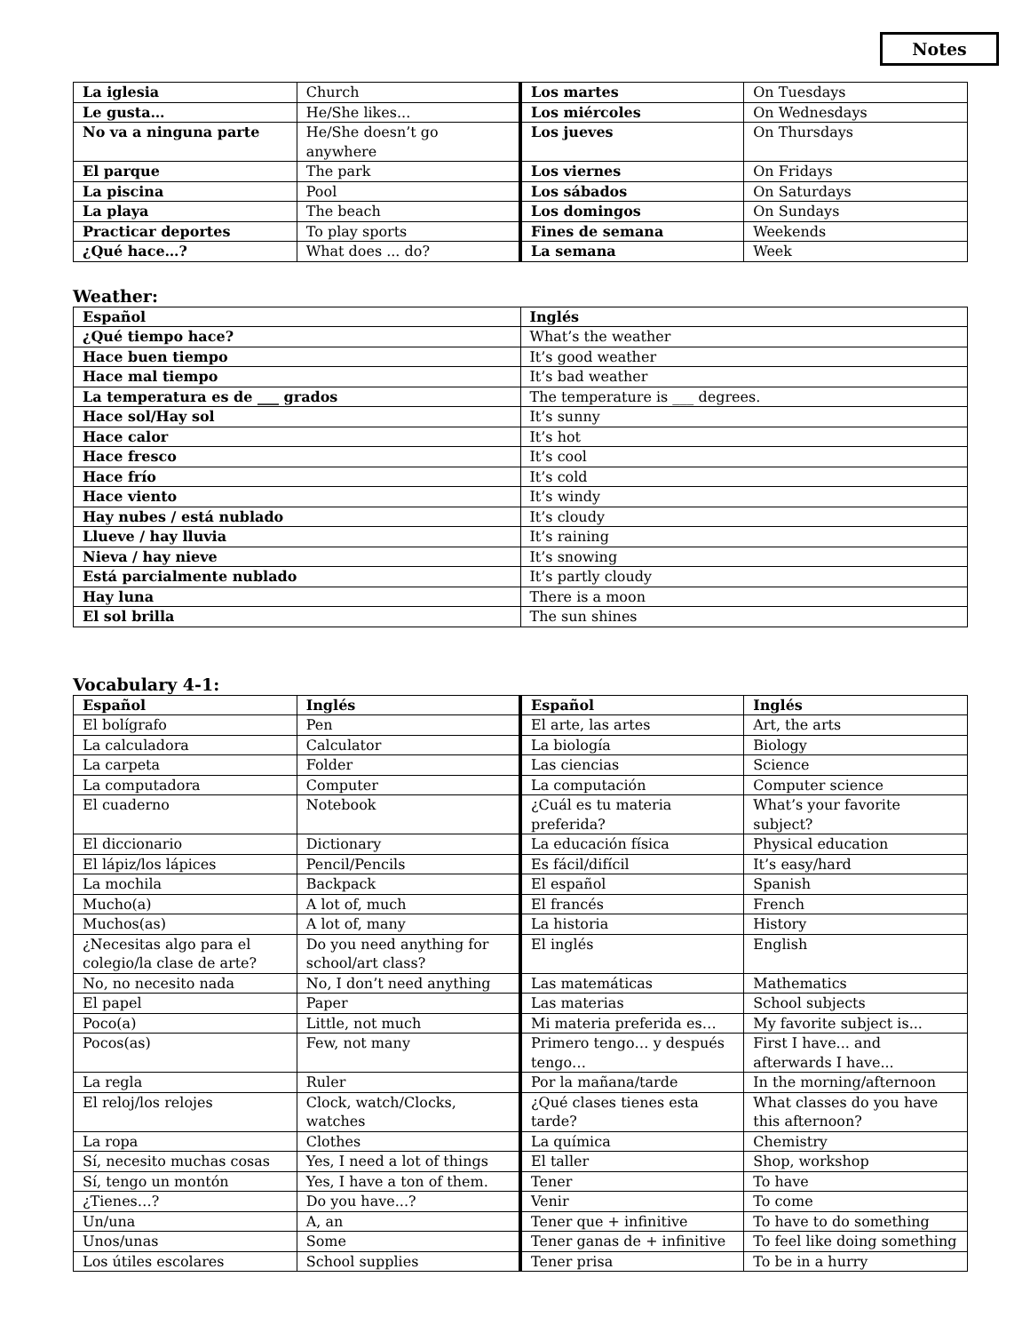Notes
| La iglesia | Church | Los martes | On Tuesdays |
| Le gusta… | He/She likes... | Los miércoles | On Wednesdays |
| No va a ninguna parte | He/She doesn’t go anywhere | Los jueves | On Thursdays |
| El parque | The park | Los viernes | On Fridays |
| La piscina | Pool | Los sábados | On Saturdays |
| La playa | The beach | Los domingos | On Sundays |
| Practicar deportes | To play sports | Fines de semana | Weekends |
| ¿Qué hace…? | What does ... do? | La semana | Week |
Weather:
| Español | Inglés |
| ¿Qué tiempo hace? | What’s the weather |
| Hace buen tiempo | It’s good weather |
| Hace mal tiempo | It’s bad weather |
| La temperatura es de ___ grados | The temperature is ___ degrees. |
| Hace sol/Hay sol | It’s sunny |
| Hace calor | It’s hot |
| Hace fresco | It’s cool |
| Hace frío | It’s cold |
| Hace viento | It’s windy |
| Hay nubes / está nublado | It’s cloudy |
| Llueve / hay lluvia | It’s raining |
| Nieva / hay nieve | It’s snowing |
| Está parcialmente nublado | It’s partly cloudy |
| Hay luna | There is a moon |
| El sol brilla | The sun shines |
Vocabulary 4-1:
| Español | Inglés | Español | Inglés |
| El bolígrafo | Pen | El arte, las artes | Art, the arts |
| La calculadora | Calculator | La biología | Biology |
| La carpeta | Folder | Las ciencias | Science |
| La computadora | Computer | La computación | Computer science |
| El cuaderno | Notebook | ¿Cuál es tu materia preferida? | What’s your favorite subject? |
| El diccionario | Dictionary | La educación física | Physical education |
| El lápiz/los lápices | Pencil/Pencils | Es fácil/difícil | It’s easy/hard |
| La mochila | Backpack | El español | Spanish |
| Mucho(a) | A lot of, much | El francés | French |
| Muchos(as) | A lot of, many | La historia | History |
| ¿Necesitas algo para el colegio/la clase de arte? | Do you need anything for school/art class? | El inglés | English |
| No, no necesito nada | No, I don’t need anything | Las matemáticas | Mathematics |
| El papel | Paper | Las materias | School subjects |
| Poco(a) | Little, not much | Mi materia preferida es… | My favorite subject is... |
| Pocos(as) | Few, not many | Primero tengo… y después tengo… | First I have... and afterwards I have... |
| La regla | Ruler | Por la mañana/tarde | In the morning/afternoon |
| El reloj/los relojes | Clock, watch/Clocks, watches | ¿Qué clases tienes esta tarde? | What classes do you have this afternoon? |
| La ropa | Clothes | La química | Chemistry |
| Sí, necesito muchas cosas | Yes, I need a lot of things | El taller | Shop, workshop |
| Sí, tengo un montón | Yes, I have a ton of them. | Tener | To have |
| ¿Tienes…? | Do you have...? | Venir | To come |
| Un/una | A, an | Tener que + infinitive | To have to do something |
| Unos/unas | Some | Tener ganas de + infinitive | To feel like doing something |
| Los útiles escolares | School supplies | Tener prisa | To be in a hurry |